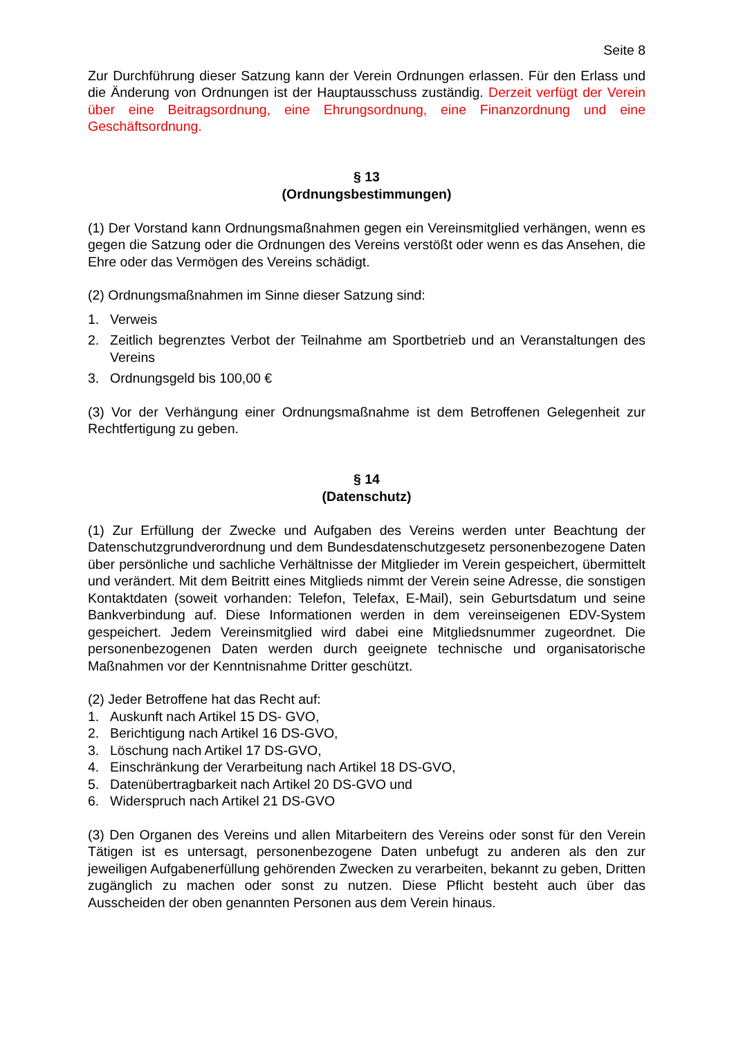Seite 8
Zur Durchführung dieser Satzung kann der Verein Ordnungen erlassen. Für den Erlass und die Änderung von Ordnungen ist der Hauptausschuss zuständig. Derzeit verfügt der Verein über eine Beitragsordnung, eine Ehrungsordnung, eine Finanzordnung und eine Geschäftsordnung.
§ 13
(Ordnungsbestimmungen)
(1) Der Vorstand kann Ordnungsmaßnahmen gegen ein Vereinsmitglied verhängen, wenn es gegen die Satzung oder die Ordnungen des Vereins verstößt oder wenn es das Ansehen, die Ehre oder das Vermögen des Vereins schädigt.
(2) Ordnungsmaßnahmen im Sinne dieser Satzung sind:
1. Verweis
2. Zeitlich begrenztes Verbot der Teilnahme am Sportbetrieb und an Veranstaltungen des Vereins
3. Ordnungsgeld bis 100,00 €
(3) Vor der Verhängung einer Ordnungsmaßnahme ist dem Betroffenen Gelegenheit zur Rechtfertigung zu geben.
§ 14
(Datenschutz)
(1) Zur Erfüllung der Zwecke und Aufgaben des Vereins werden unter Beachtung der Datenschutzgrundverordnung und dem Bundesdatenschutzgesetz personenbezogene Daten über persönliche und sachliche Verhältnisse der Mitglieder im Verein gespeichert, übermittelt und verändert. Mit dem Beitritt eines Mitglieds nimmt der Verein seine Adresse, die sonstigen Kontaktdaten (soweit vorhanden: Telefon, Telefax, E-Mail), sein Geburtsdatum und seine Bankverbindung auf. Diese Informationen werden in dem vereinseigenen EDV-System gespeichert. Jedem Vereinsmitglied wird dabei eine Mitgliedsnummer zugeordnet. Die personenbezogenen Daten werden durch geeignete technische und organisatorische Maßnahmen vor der Kenntnisnahme Dritter geschützt.
(2) Jeder Betroffene hat das Recht auf:
1. Auskunft nach Artikel 15 DS- GVO,
2. Berichtigung nach Artikel 16 DS-GVO,
3. Löschung nach Artikel 17 DS-GVO,
4. Einschränkung der Verarbeitung nach Artikel 18 DS-GVO,
5. Datenübertragbarkeit nach Artikel 20 DS-GVO und
6. Widerspruch nach Artikel 21 DS-GVO
(3) Den Organen des Vereins und allen Mitarbeitern des Vereins oder sonst für den Verein Tätigen ist es untersagt, personenbezogene Daten unbefugt zu anderen als den zur jeweiligen Aufgabenerfüllung gehörenden Zwecken zu verarbeiten, bekannt zu geben, Dritten zugänglich zu machen oder sonst zu nutzen. Diese Pflicht besteht auch über das Ausscheiden der oben genannten Personen aus dem Verein hinaus.